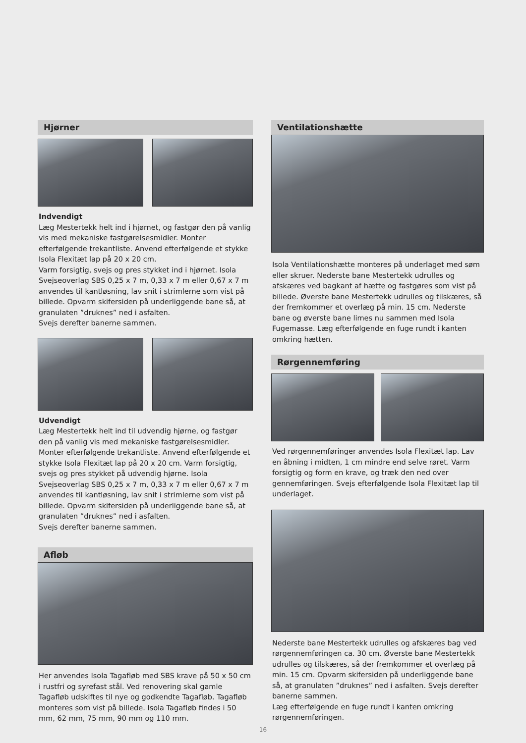Hjørner
Indvendigt
Læg Mestertekk helt ind i hjørnet, og fastgør den på vanlig vis med mekaniske fastgørelsesmidler. Monter efterfølgende trekantliste. Anvend efterfølgende et stykke Isola Flexitæt lap på 20 x 20 cm.
Varm forsigtig, svejs og pres stykket ind i hjørnet. Isola Svejseoverlag SBS 0,25 x 7 m, 0,33 x 7 m eller 0,67 x 7 m anvendes til kantløsning, lav snit i strimlerne som vist på billede. Opvarm skifersiden på underliggende bane så, at granulaten ”druknes” ned i asfalten.
Svejs derefter banerne sammen.
Udvendigt
Læg Mestertekk helt ind til udvendig hjørne, og fastgør den på vanlig vis med mekaniske fastgørelsesmidler. Monter efterfølgende trekantliste. Anvend efterfølgende et stykke Isola Flexitæt lap på 20 x 20 cm. Varm forsigtig, svejs og pres stykket på udvendig hjørne. Isola Svejseoverlag SBS 0,25 x 7 m, 0,33 x 7 m eller 0,67 x 7 m anvendes til kantløsning, lav snit i strimlerne som vist på billede. Opvarm skifersiden på underliggende bane så, at granulaten ”druknes” ned i asfalten.
Svejs derefter banerne sammen.
Afløb
Her anvendes Isola Tagafløb med SBS krave på 50 x 50 cm i rustfri og syrefast stål. Ved renovering skal gamle Tagafløb udskiftes til nye og godkendte Tagafløb. Tagafløb monteres som vist på billede. Isola Tagafløb findes i 50 mm, 62 mm, 75 mm, 90 mm og 110 mm.
Ventilationshætte
Isola Ventilationshætte monteres på underlaget med søm eller skruer. Nederste bane Mestertekk udrulles og afskæres ved bagkant af hætte og fastgøres som vist på billede. Øverste bane Mestertekk udrulles og tilskæres, så der fremkommer et overlæg på min. 15 cm. Nederste bane og øverste bane limes nu sammen med Isola Fugemasse. Læg efterfølgende en fuge rundt i kanten omkring hætten.
Rørgennemføring
Ved rørgennemføringer anvendes Isola Flexitæt lap. Lav en åbning i midten, 1 cm mindre end selve røret. Varm forsigtig og form en krave, og træk den ned over gennemføringen. Svejs efterfølgende Isola Flexitæt lap til underlaget.
Nederste bane Mestertekk udrulles og afskæres bag ved rørgennemføringen ca. 30 cm. Øverste bane Mestertekk udrulles og tilskæres, så der fremkommer et overlæg på min. 15 cm. Opvarm skifersiden på underliggende bane så, at granulaten ”druknes” ned i asfalten. Svejs derefter banerne sammen.
Læg efterfølgende en fuge rundt i kanten omkring rørgennemføringen.
16